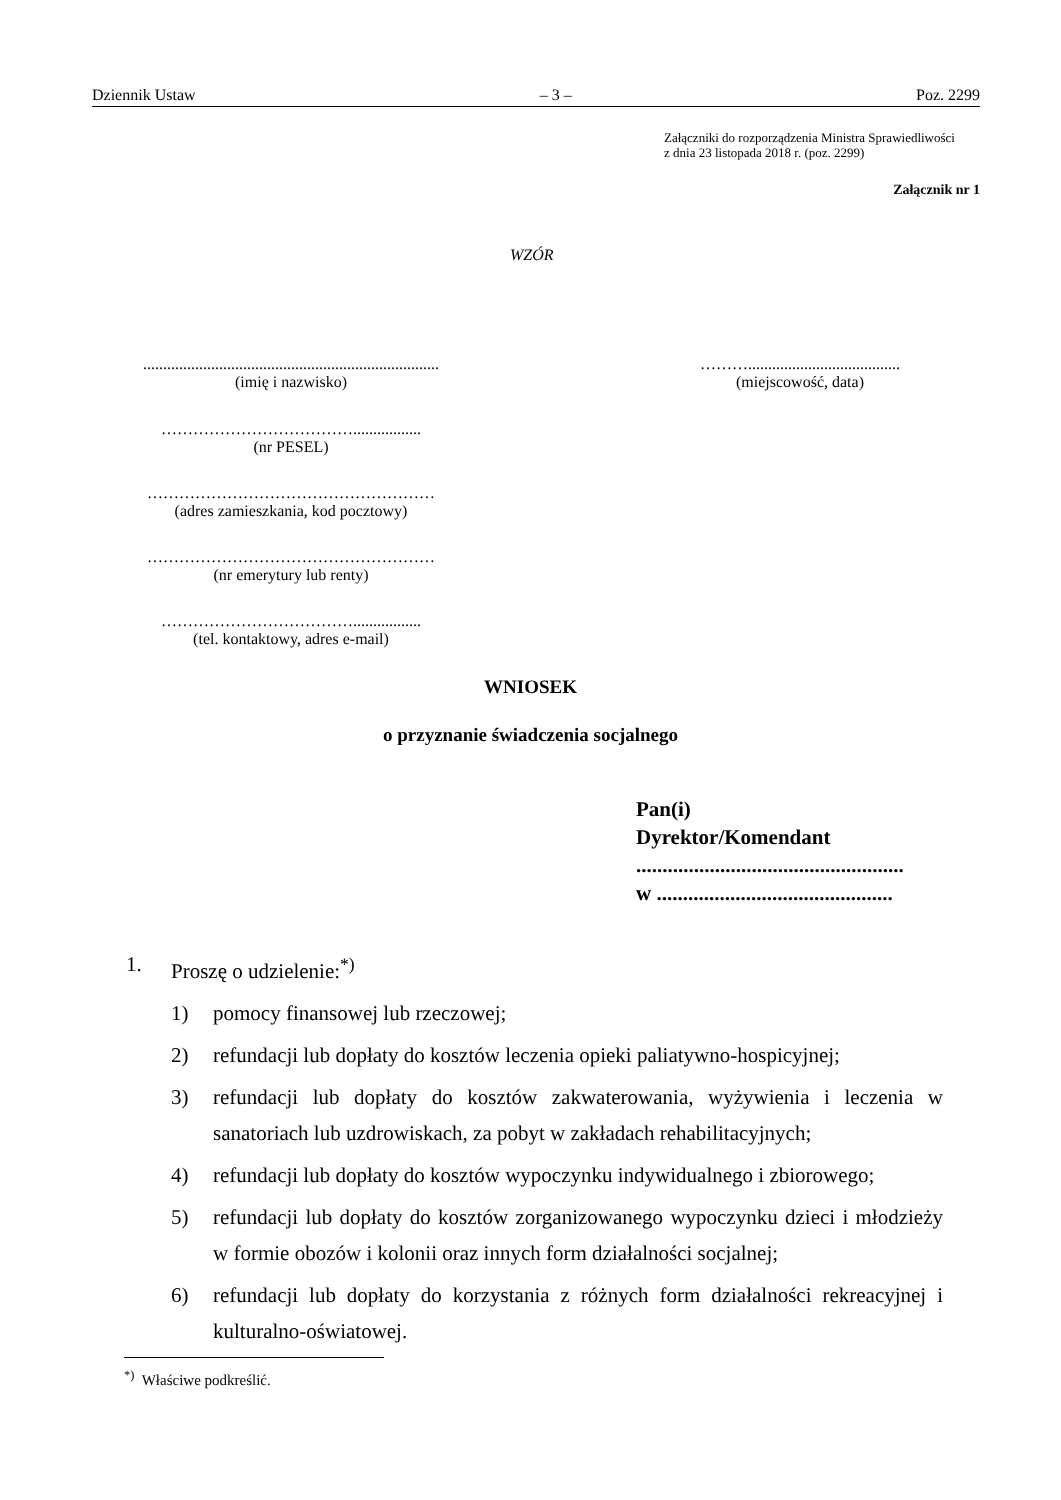Dziennik Ustaw – 3 – Poz. 2299
Załączniki do rozporządzenia Ministra Sprawiedliwości
z dnia 23 listopada 2018 r. (poz. 2299)
Załącznik nr 1
WZÓR
..........................................................................
(imię i nazwisko)
………......................................
(miejscowość, data)
……………………………….................
(nr PESEL)
………………………………………………
(adres zamieszkania, kod pocztowy)
………………………………………………
(nr emerytury lub renty)
……………………………….................
(tel. kontaktowy, adres e-mail)
WNIOSEK
o przyznanie świadczenia socjalnego
Pan(i)
Dyrektor/Komendant
...................................................
w .............................................
1. Proszę o udzielenie:<sup>*)</sup>
1) pomocy finansowej lub rzeczowej;
2) refundacji lub dopłaty do kosztów leczenia opieki paliatywno-hospicyjnej;
3) refundacji lub dopłaty do kosztów zakwaterowania, wyżywienia i leczenia w sanatoriach lub uzdrowiskach, za pobyt w zakładach rehabilitacyjnych;
4) refundacji lub dopłaty do kosztów wypoczynku indywidualnego i zbiorowego;
5) refundacji lub dopłaty do kosztów zorganizowanego wypoczynku dzieci i młodzieży w formie obozów i kolonii oraz innych form działalności socjalnej;
6) refundacji lub dopłaty do korzystania z różnych form działalności rekreacyjnej i kulturalno-oświatowej.
<sup>*)</sup> Właściwe podkreślić.